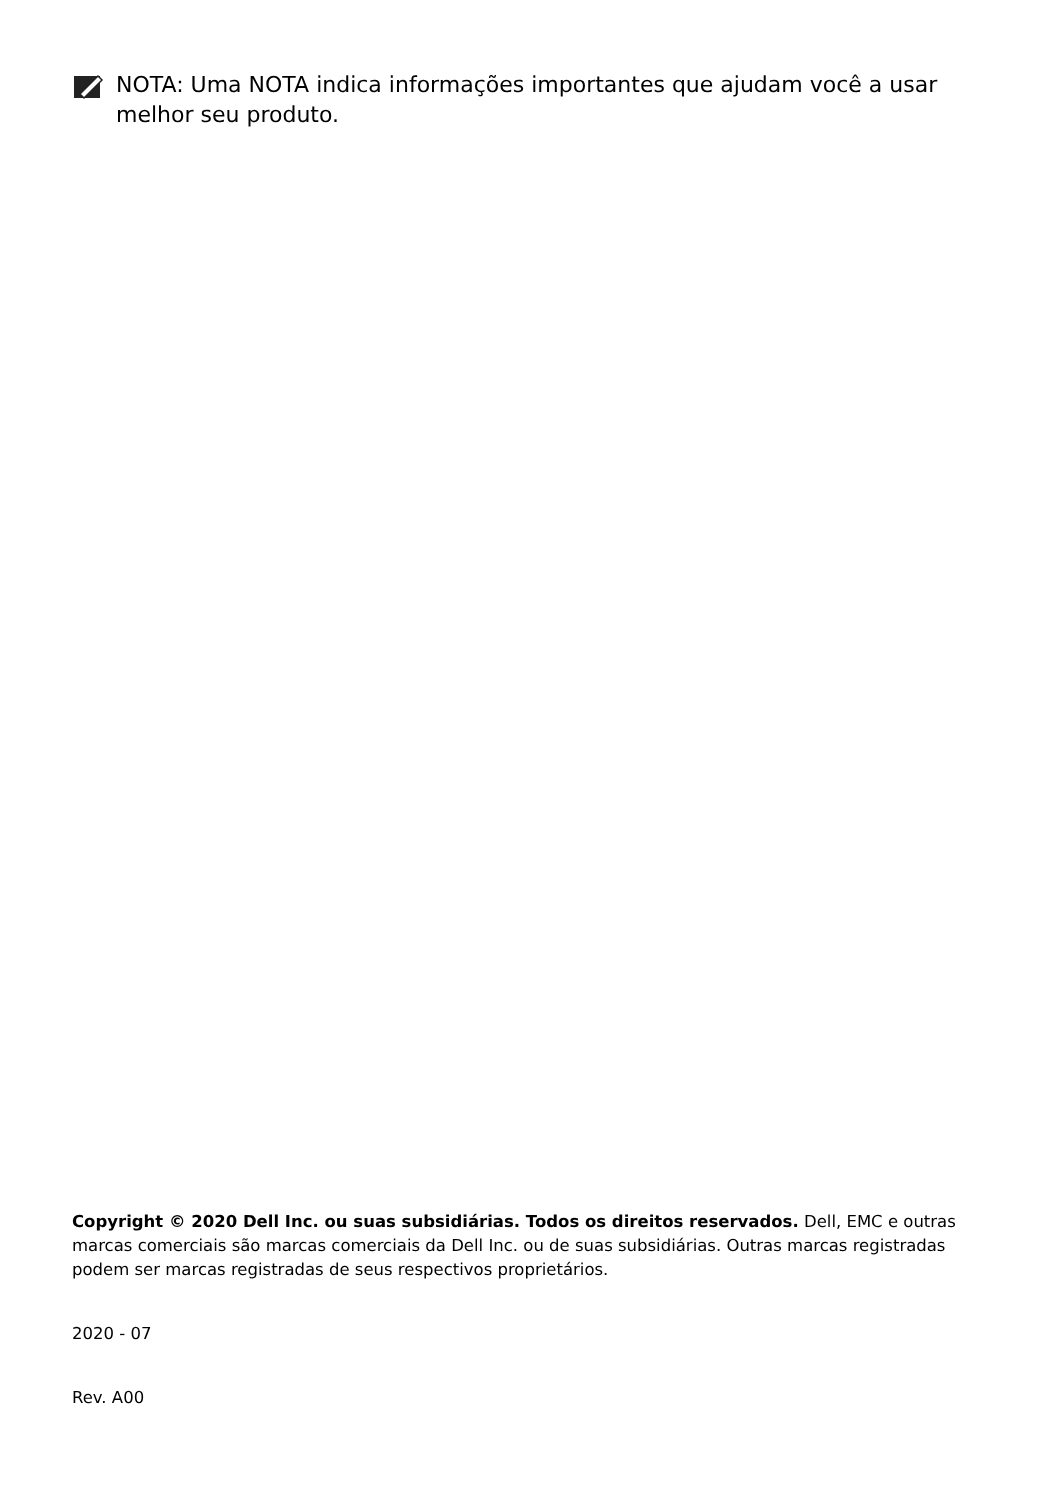NOTA: Uma NOTA indica informações importantes que ajudam você a usar melhor seu produto.
Copyright © 2020 Dell Inc. ou suas subsidiárias. Todos os direitos reservados. Dell, EMC e outras marcas comerciais são marcas comerciais da Dell Inc. ou de suas subsidiárias. Outras marcas registradas podem ser marcas registradas de seus respectivos proprietários.
2020 - 07
Rev. A00